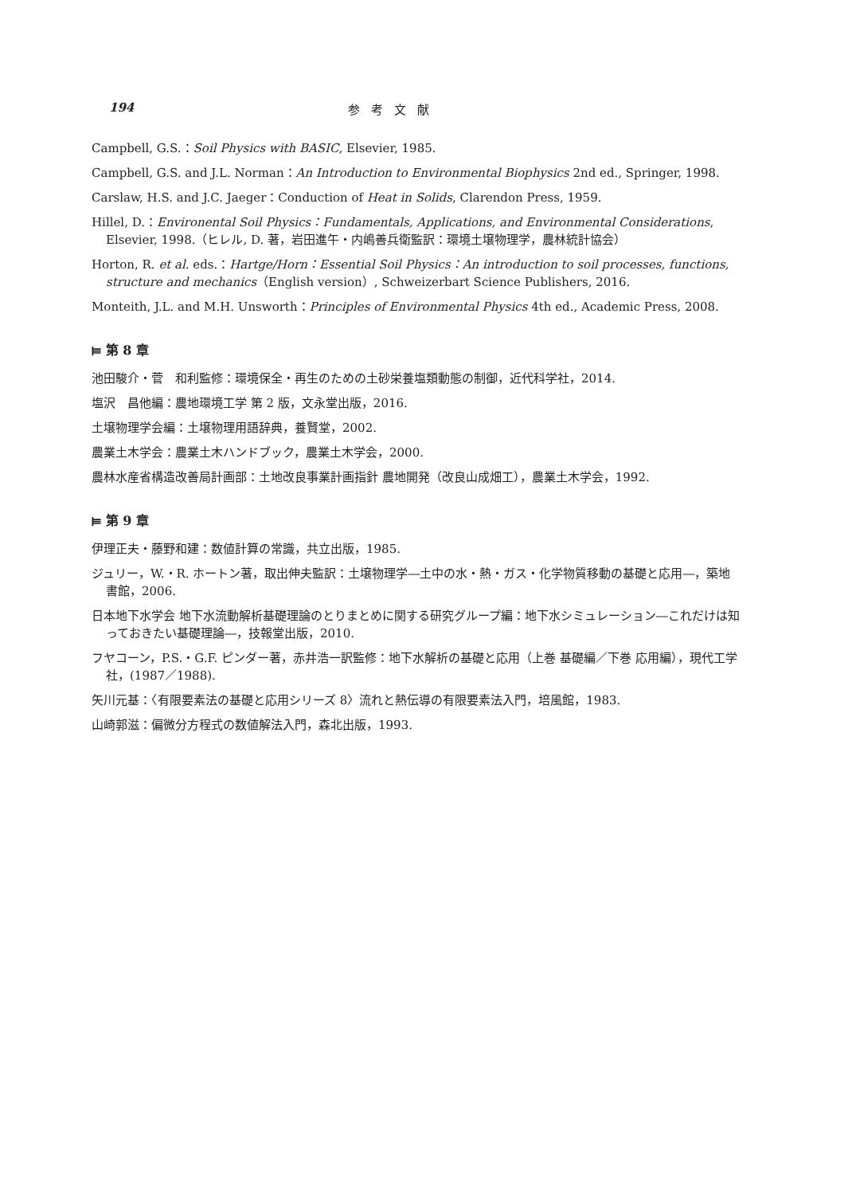194 参考文献
Campbell, G.S.：Soil Physics with BASIC, Elsevier, 1985.
Campbell, G.S. and J.L. Norman：An Introduction to Environmental Biophysics 2nd ed., Springer, 1998.
Carslaw, H.S. and J.C. Jaeger：Conduction of Heat in Solids, Clarendon Press, 1959.
Hillel, D.：Environental Soil Physics：Fundamentals, Applications, and Environmental Considerations, Elsevier, 1998.（ヒレル, D. 著，岩田進午・内嶋善兵衛監訳：環境土壌物理学，農林統計協会）
Horton, R. et al. eds.：Hartge/Horn：Essential Soil Physics：An introduction to soil processes, functions, structure and mechanics（English version）, Schweizerbart Science Publishers, 2016.
Monteith, J.L. and M.H. Unsworth：Principles of Environmental Physics 4th ed., Academic Press, 2008.
⫢ 第 8 章
池田駿介・菅　和利監修：環境保全・再生のための土砂栄養塩類動態の制御，近代科学社，2014.
塩沢　昌他編：農地環境工学 第 2 版，文永堂出版，2016.
土壌物理学会編：土壌物理用語辞典，養賢堂，2002.
農業土木学会：農業土木ハンドブック，農業土木学会，2000.
農林水産省構造改善局計画部：土地改良事業計画指針 農地開発（改良山成畑工），農業土木学会，1992.
⫢ 第 9 章
伊理正夫・藤野和建：数値計算の常識，共立出版，1985.
ジュリー，W.・R. ホートン著，取出伸夫監訳：土壌物理学―土中の水・熱・ガス・化学物質移動の基礎と応用―，築地書館，2006.
日本地下水学会 地下水流動解析基礎理論のとりまとめに関する研究グループ編：地下水シミュレーション―これだけは知っておきたい基礎理論―，技報堂出版，2010.
フヤコーン，P.S.・G.F. ピンダー著，赤井浩一訳監修：地下水解析の基礎と応用（上巻 基礎編／下巻 応用編），現代工学社，(1987／1988).
矢川元基：〈有限要素法の基礎と応用シリーズ 8〉流れと熱伝導の有限要素法入門，培風館，1983.
山崎郭滋：偏微分方程式の数値解法入門，森北出版，1993.